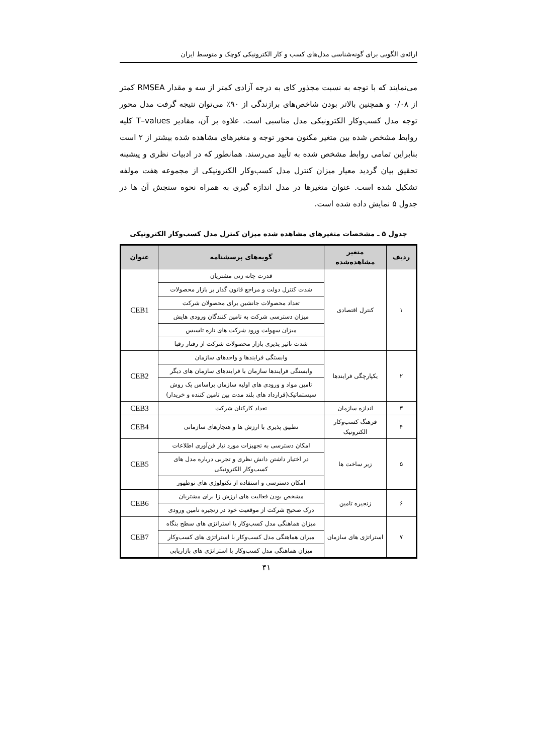ارائه‌ی الگویی برای گونه‌شناسی مدل‌های کسب و کار الکترونیکی کوچک و متوسط ایران
می‌نمایند که با توجه به نسبت مجذور کای به درجه آزادی کمتر از سه و مقدار RMSEA کمتر از ۰/۰۸ و همچنین بالاتر بودن شاخص‌های برازندگی از ۹۰٪ می‌توان نتیجه گرفت مدل محور توجه مدل کسب‌وکار الکترونیکی مدل مناسبی است. علاوه بر آن، مقادیر T–values کلیه روابط مشخص شده بین متغیر مکنون محور توجه و متغیرهای مشاهده شده بیشتر از ۲ است بنابراین تمامی روابط مشخص شده به تأیید می‌رسند. همانطور که در ادبیات نظری و پیشینه تحقیق بیان گردید معیار میزان کنترل مدل کسب‌وکار الکترونیکی از مجموعه هفت مولفه تشکیل شده است. عنوان متغیرها در مدل اندازه گیری به همراه نحوه سنجش آن ها در جدول ۵ نمایش داده شده است.
جدول ۵ ـ مشخصات متغیرهای مشاهده شده میزان کنترل مدل کسب‌وکار الکترونیکی
| ردیف | متغیر مشاهده‌شده | گویه‌های پرسشنامه | عنوان |
| --- | --- | --- | --- |
| ۱ | کنترل اقتصادی | قدرت چانه زنی مشتریان | CEB1 |
| | | شدت کنترل دولت و مراجع قانون گذار بر بازار محصولات | |
| | | تعداد محصولات جانشین برای محصولان شرکت | |
| | | میزان دسترسی شرکت به تامین کنندگان ورودی هایش | |
| | | میزان سهولت ورود شرکت های تازه تاسیس | |
| | | شدت تاثیر پذیری بازار محصولات شرکت از رفتار رقبا | |
| ۲ | یکپارچگی فرایندها | وابستگی فرایندها و واحدهای سازمان | CEB2 |
| | | وابستگی فرایندها سازمان با فرایندهای سازمان های دیگر | |
| | | تامین مواد و ورودی های اولیه سازمان براساس یک روش سیستماتیک(قرارداد های بلند مدت بین تامین کننده و خریدار) | |
| ۳ | اندازه سازمان | تعداد کارکنان شرکت | CEB3 |
| ۴ | فرهنگ کسب‌وکار الکترونیک | تطبیق پذیری با ارزش ها و هنجارهای سازمانی | CEB4 |
| ۵ | زیر ساخت ها | امکان دسترسی به تجهیزات مورد نیاز فن‌آوری اطلاعات | CEB5 |
| | | در اختیار داشتن دانش نظری و تجربی درباره مدل های کسب‌وکار الکترونیکی | |
| | | امکان دسترسی و استفاده از تکنولوژی های نوظهور | |
| ۶ | زنجیره تامین | مشخص بودن فعالیت های ارزش زا برای مشتریان | CEB6 |
| | | درک صحیح شرکت از موقعیت خود در زنجیره تامین ورودی | |
| ۷ | استراتژی های سازمان | میزان هماهنگی مدل کسب‌وکار با استراتژی های سطح بنگاه | CEB7 |
| | | میزان هماهنگی مدل کسب‌وکار با استراتژی های کسب‌وکار | |
| | | میزان هماهنگی مدل کسب‌وکار با استراتژی های بازاریابی | |
۴۱